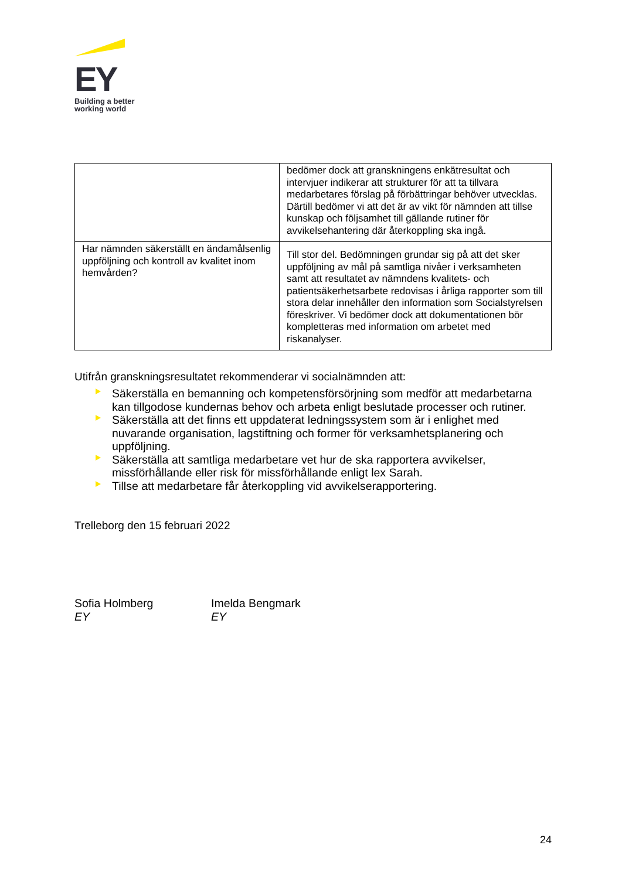EY
Building a better
working world
| | bedömer dock att granskningens enkätresultat och intervjuer indikerar att strukturer för att ta tillvara medarbetares förslag på förbättringar behöver utvecklas. Därtill bedömer vi att det är av vikt för nämnden att tillse kunskap och följsamhet till gällande rutiner för avvikelsehantering där återkoppling ska ingå. |
| Har nämnden säkerställt en ändamålsenlig uppföljning och kontroll av kvalitet inom hemvården? | Till stor del. Bedömningen grundar sig på att det sker uppföljning av mål på samtliga nivåer i verksamheten samt att resultatet av nämndens kvalitets- och patientsäkerhetsarbete redovisas i årliga rapporter som till stora delar innehåller den information som Socialstyrelsen föreskriver. Vi bedömer dock att dokumentationen bör kompletteras med information om arbetet med riskanalyser. |
Utifrån granskningsresultatet rekommenderar vi socialnämnden att:
Säkerställa en bemanning och kompetensförsörjning som medför att medarbetarna kan tillgodose kundernas behov och arbeta enligt beslutade processer och rutiner.
Säkerställa att det finns ett uppdaterat ledningssystem som är i enlighet med nuvarande organisation, lagstiftning och former för verksamhetsplanering och uppföljning.
Säkerställa att samtliga medarbetare vet hur de ska rapportera avvikelser, missförhållande eller risk för missförhållande enligt lex Sarah.
Tillse att medarbetare får återkoppling vid avvikelserapportering.
Trelleborg den 15 februari 2022
Sofia Holmberg
EY
Imelda Bengmark
EY
24